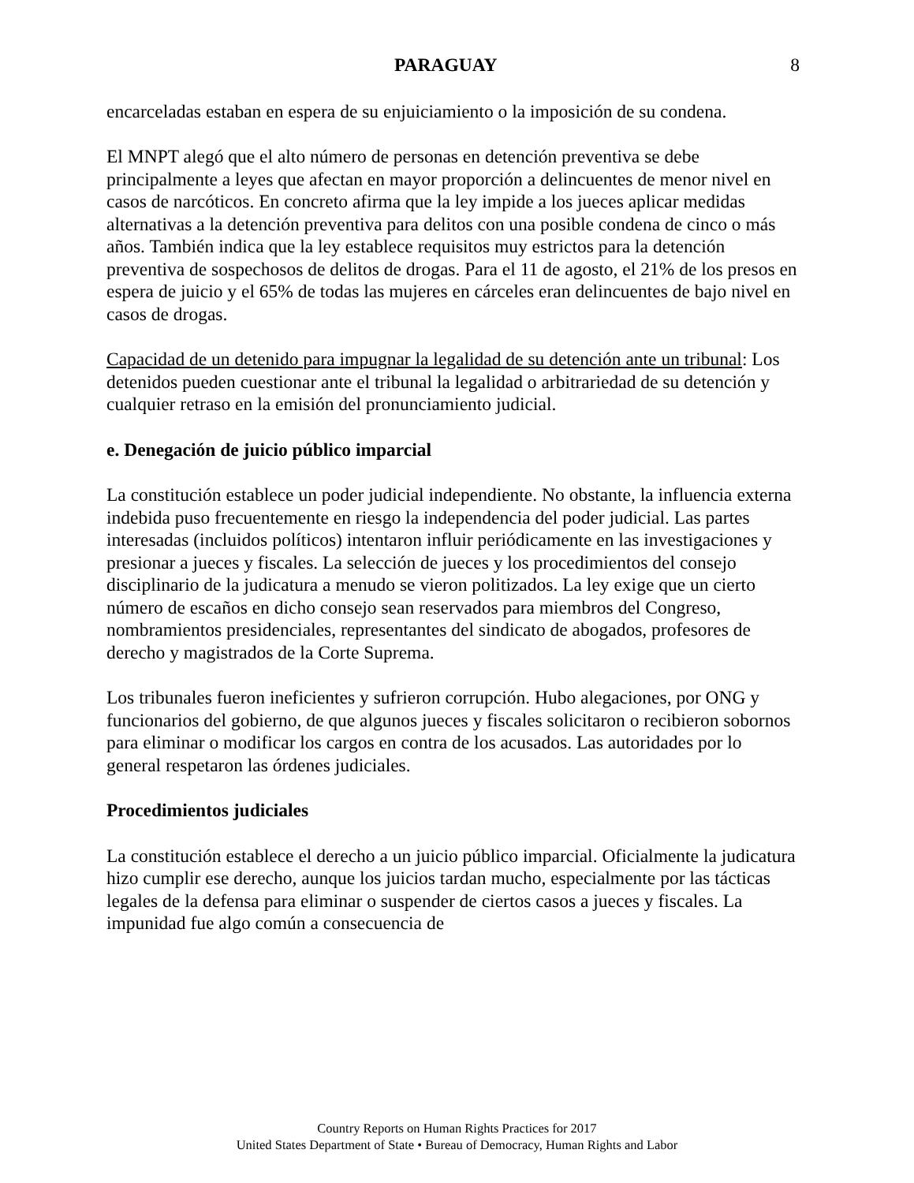PARAGUAY 8
encarceladas estaban en espera de su enjuiciamiento o la imposición de su condena.
El MNPT alegó que el alto número de personas en detención preventiva se debe principalmente a leyes que afectan en mayor proporción a delincuentes de menor nivel en casos de narcóticos. En concreto afirma que la ley impide a los jueces aplicar medidas alternativas a la detención preventiva para delitos con una posible condena de cinco o más años. También indica que la ley establece requisitos muy estrictos para la detención preventiva de sospechosos de delitos de drogas. Para el 11 de agosto, el 21% de los presos en espera de juicio y el 65% de todas las mujeres en cárceles eran delincuentes de bajo nivel en casos de drogas.
Capacidad de un detenido para impugnar la legalidad de su detención ante un tribunal: Los detenidos pueden cuestionar ante el tribunal la legalidad o arbitrariedad de su detención y cualquier retraso en la emisión del pronunciamiento judicial.
e. Denegación de juicio público imparcial
La constitución establece un poder judicial independiente. No obstante, la influencia externa indebida puso frecuentemente en riesgo la independencia del poder judicial. Las partes interesadas (incluidos políticos) intentaron influir periódicamente en las investigaciones y presionar a jueces y fiscales. La selección de jueces y los procedimientos del consejo disciplinario de la judicatura a menudo se vieron politizados. La ley exige que un cierto número de escaños en dicho consejo sean reservados para miembros del Congreso, nombramientos presidenciales, representantes del sindicato de abogados, profesores de derecho y magistrados de la Corte Suprema.
Los tribunales fueron ineficientes y sufrieron corrupción. Hubo alegaciones, por ONG y funcionarios del gobierno, de que algunos jueces y fiscales solicitaron o recibieron sobornos para eliminar o modificar los cargos en contra de los acusados. Las autoridades por lo general respetaron las órdenes judiciales.
Procedimientos judiciales
La constitución establece el derecho a un juicio público imparcial. Oficialmente la judicatura hizo cumplir ese derecho, aunque los juicios tardan mucho, especialmente por las tácticas legales de la defensa para eliminar o suspender de ciertos casos a jueces y fiscales. La impunidad fue algo común a consecuencia de
Country Reports on Human Rights Practices for 2017
United States Department of State • Bureau of Democracy, Human Rights and Labor